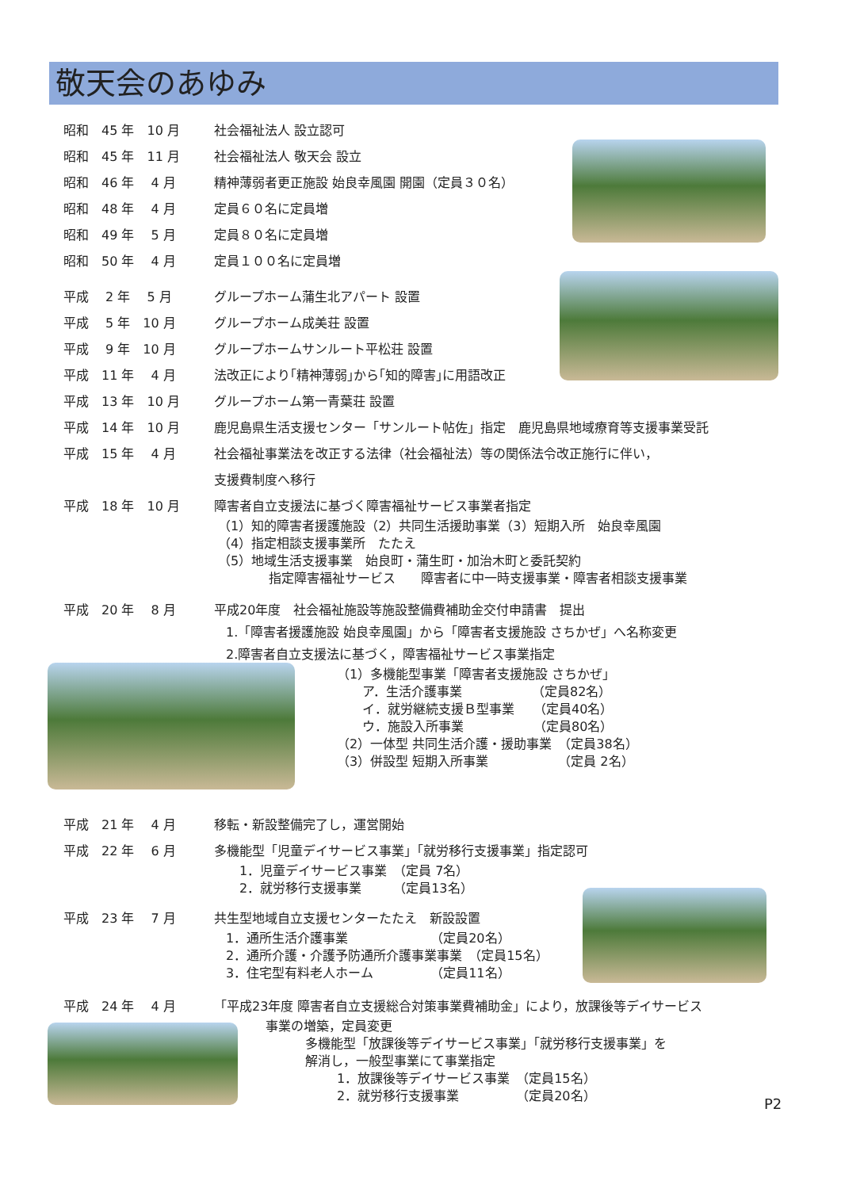敬天会のあゆみ
昭和　45 年　10 月 社会福祉法人 設立認可
昭和　45 年　11 月 社会福祉法人 敬天会 設立
昭和　46 年　 4 月 精神薄弱者更正施設 始良幸風園 開園（定員３０名）
昭和　48 年　 4 月 定員６０名に定員増
昭和　49 年　 5 月 定員８０名に定員増
昭和　50 年　 4 月 定員１００名に定員増
平成　 2 年　 5 月 グループホーム蒲生北アパート 設置
平成　 5 年　10 月 グループホーム成美荘 設置
平成　 9 年　10 月 グループホームサンルート平松荘 設置
平成　11 年　 4 月 法改正により｢精神薄弱｣から｢知的障害｣に用語改正
平成　13 年　10 月 グループホーム第一青葉荘 設置
平成　14 年　10 月 鹿児島県生活支援センター「サンルート帖佐」指定　鹿児島県地域療育等支援事業受託
平成　15 年　 4 月 社会福祉事業法を改正する法律（社会福祉法）等の関係法令改正施行に伴い，
支援費制度へ移行
平成　18 年　10 月 障害者自立支援法に基づく障害福祉サービス事業者指定
（1）知的障害者援護施設（2）共同生活援助事業（3）短期入所　始良幸風園
（4）指定相談支援事業所　たたえ
（5）地域生活支援事業　始良町・蒲生町・加治木町と委託契約
　　　　指定障害福祉サービス　　障害者に中一時支援事業・障害者相談支援事業
平成　20 年　 8 月 平成20年度　社会福祉施設等施設整備費補助金交付申請書　提出
1.「障害者援護施設 始良幸風園」から「障害者支援施設 さちかぜ」へ名称変更
2.障害者自立支援法に基づく，障害福祉サービス事業指定
（1）多機能型事業「障害者支援施設 さちかぜ」
　　ア．生活介護事業　　　　　　（定員82名）
　　イ．就労継続支援Ｂ型事業　　（定員40名）
　　ウ．施設入所事業　　　　　　（定員80名）
（2）一体型 共同生活介護・援助事業　（定員38名）
（3）併設型 短期入所事業　　　　　　（定員 2名）
平成　21 年　 4 月 移転・新設整備完了し，運営開始
平成　22 年　 6 月 多機能型「児童デイサービス事業」「就労移行支援事業」指定認可
1．児童デイサービス事業　（定員 7名）
2．就労移行支援事業　　　（定員13名）
平成　23 年　 7 月 共生型地域自立支援センターたたえ　新設設置
1．通所生活介護事業　　　　　　　（定員20名）
2．通所介護・介護予防通所介護事業事業　（定員15名）
3．住宅型有料老人ホーム　　　　　（定員11名）
平成　24 年　 4 月 「平成23年度 障害者自立支援総合対策事業費補助金」により，放課後等デイサービス
事業の増築，定員変更
多機能型「放課後等デイサービス事業」「就労移行支援事業」を
解消し，一般型事業にて事業指定
1．放課後等デイサービス事業　（定員15名）
2．就労移行支援事業　　　　　（定員20名）
P2